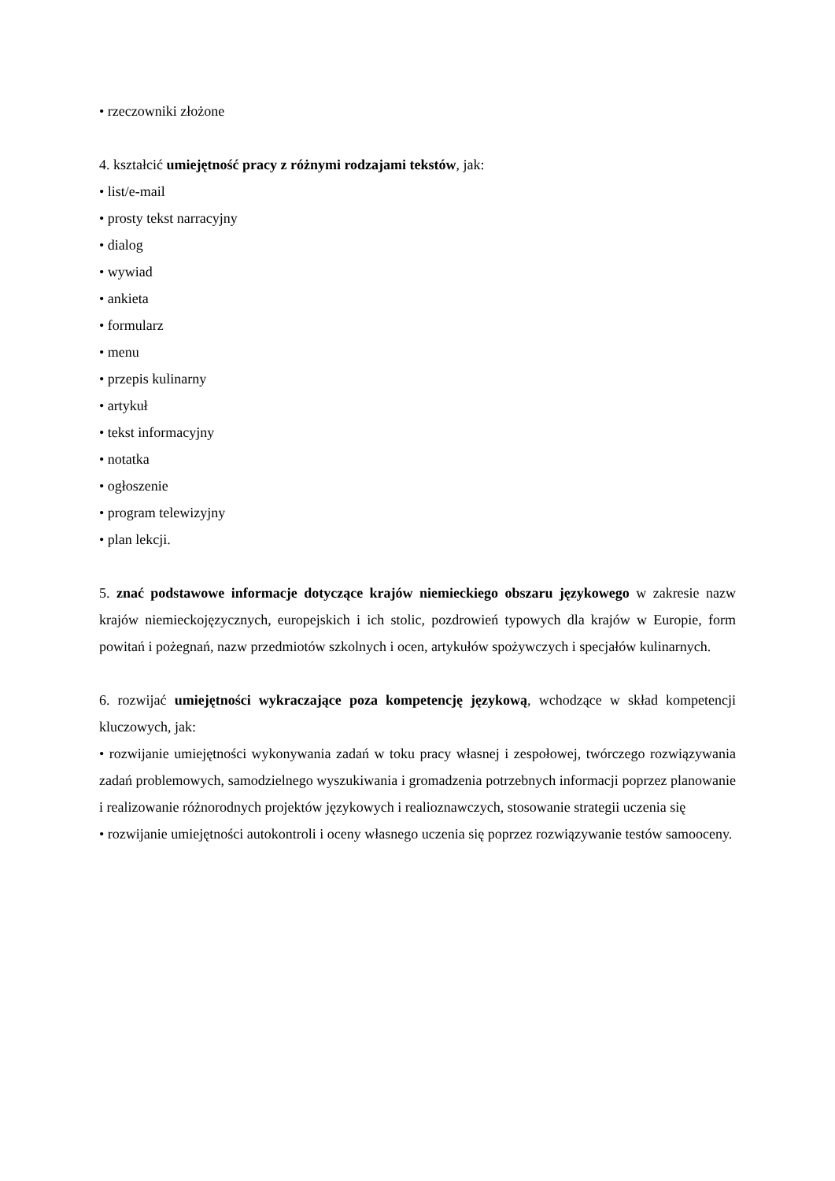• rzeczowniki złożone
4. kształcić umiejętność pracy z różnymi rodzajami tekstów, jak:
• list/e-mail
• prosty tekst narracyjny
• dialog
• wywiad
• ankieta
• formularz
• menu
• przepis kulinarny
• artykuł
• tekst informacyjny
• notatka
• ogłoszenie
• program telewizyjny
• plan lekcji.
5. znać podstawowe informacje dotyczące krajów niemieckiego obszaru językowego w zakresie nazw krajów niemieckojęzycznych, europejskich i ich stolic, pozdrowień typowych dla krajów w Europie, form powitań i pożegnań, nazw przedmiotów szkolnych i ocen, artykułów spożywczych i specjałów kulinarnych.
6. rozwijać umiejętności wykraczające poza kompetencję językową, wchodzące w skład kompetencji kluczowych, jak:
• rozwijanie umiejętności wykonywania zadań w toku pracy własnej i zespołowej, twórczego rozwiązywania zadań problemowych, samodzielnego wyszukiwania i gromadzenia potrzebnych informacji poprzez planowanie i realizowanie różnorodnych projektów językowych i realioznawczych, stosowanie strategii uczenia się
• rozwijanie umiejętności autokontroli i oceny własnego uczenia się poprzez rozwiązywanie testów samooceny.